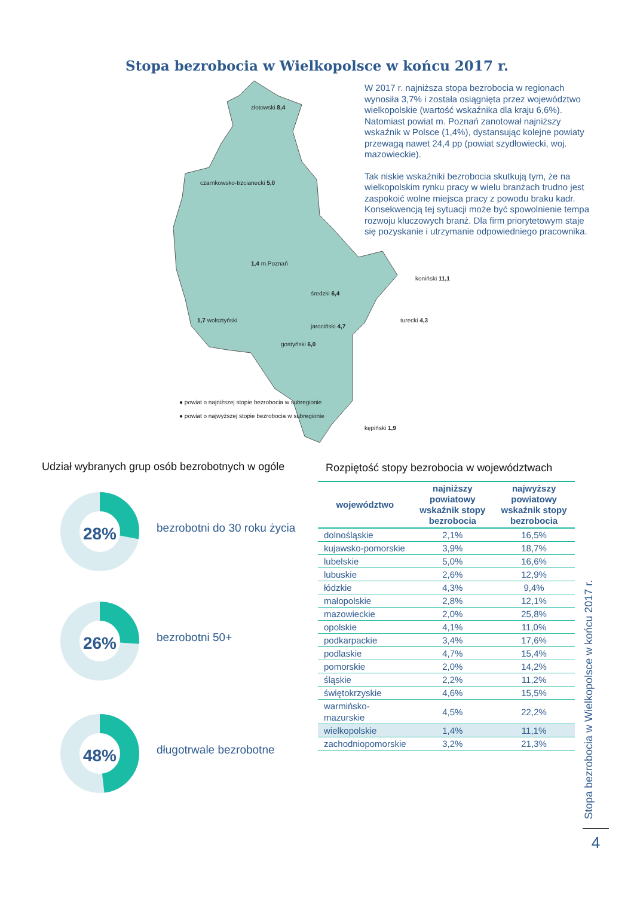Stopa bezrobocia w Wielkopolsce w końcu 2017 r.
złotowski 8,4
czarnkowsko-trzcianecki 5,0
1,4 m.Poznań
średzki 6,4
koniński 11,1
1,7 wolsztyński
jarociński 4,7
turecki 4,3
gostyński 6,0
kępiński 1,9
● powiat o najniższej stopie bezrobocia w subregionie
● powiat o najwyższej stopie bezrobocia w subregionie
W 2017 r. najniższa stopa bezrobocia w regionach wynosiła 3,7% i została osiągnięta przez województwo wielkopolskie (wartość wskaźnika dla kraju 6,6%). Natomiast powiat m. Poznań zanotował najniższy wskaźnik w Polsce (1,4%), dystansując kolejne powiaty przewagą nawet 24,4 pp (powiat szydłowiecki, woj. mazowieckie).
Tak niskie wskaźniki bezrobocia skutkują tym, że na wielkopolskim rynku pracy w wielu branżach trudno jest zaspokoić wolne miejsca pracy z powodu braku kadr. Konsekwencją tej sytuacji może być spowolnienie tempa rozwoju kluczowych branż. Dla firm priorytetowym staje się pozyskanie i utrzymanie odpowiedniego pracownika.
Udział wybranych grup osób bezrobotnych w ogóle
Rozpiętość stopy bezrobocia w województwach
28%
bezrobotni do 30 roku życia
26%
bezrobotni 50+
48%
długotrwale bezrobotne
| województwo | najniższy powiatowy wskaźnik stopy bezrobocia | najwyższy powiatowy wskaźnik stopy bezrobocia |
| --- | --- | --- |
| dolnośląskie | 2,1% | 16,5% |
| kujawsko-pomorskie | 3,9% | 18,7% |
| lubelskie | 5,0% | 16,6% |
| lubuskie | 2,6% | 12,9% |
| łódzkie | 4,3% | 9,4% |
| małopolskie | 2,8% | 12,1% |
| mazowieckie | 2,0% | 25,8% |
| opolskie | 4,1% | 11,0% |
| podkarpackie | 3,4% | 17,6% |
| podlaskie | 4,7% | 15,4% |
| pomorskie | 2,0% | 14,2% |
| śląskie | 2,2% | 11,2% |
| świętokrzyskie | 4,6% | 15,5% |
| warmińsko- mazurskie | 4,5% | 22,2% |
| wielkopolskie | 1,4% | 11,1% |
| zachodniopomorskie | 3,2% | 21,3% |
Stopa bezrobocia w Wielkopolsce w końcu 2017 r.
4